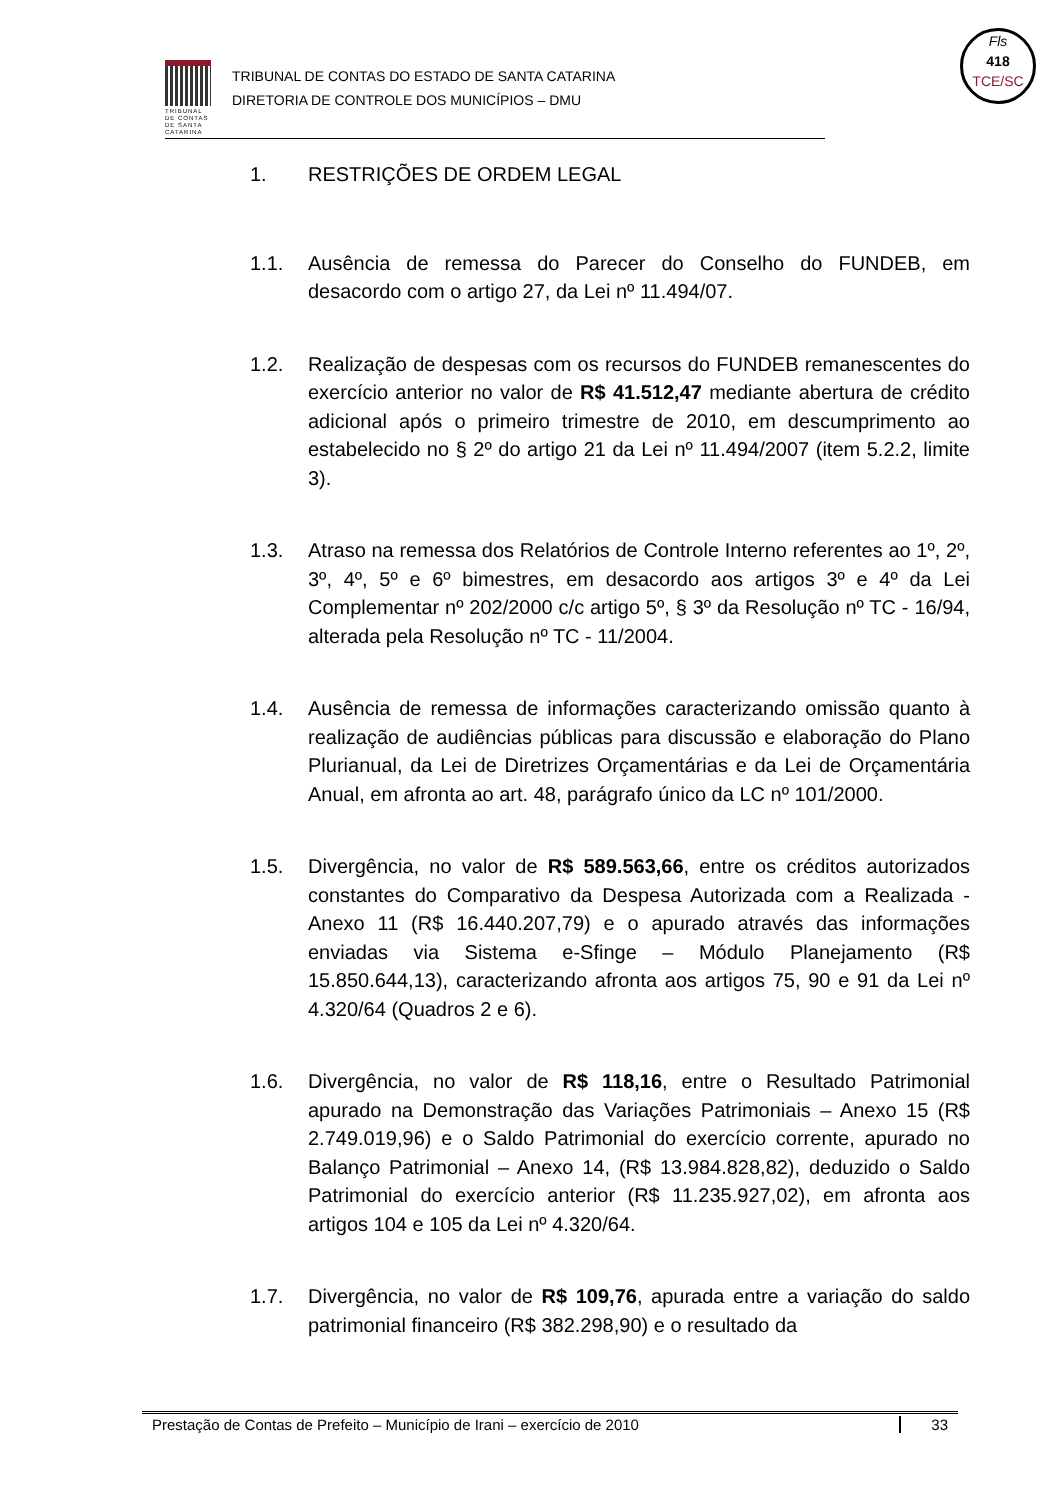TRIBUNAL DE CONTAS DE SANTA CATARINA
TRIBUNAL DE CONTAS DO ESTADO DE SANTA CATARINA
DIRETORIA DE CONTROLE DOS MUNICÍPIOS – DMU
Fls
418
TCE/SC
1. RESTRIÇÕES DE ORDEM LEGAL
1.1. Ausência de remessa do Parecer do Conselho do FUNDEB, em desacordo com o artigo 27, da Lei nº 11.494/07.
1.2. Realização de despesas com os recursos do FUNDEB remanescentes do exercício anterior no valor de R$ 41.512,47 mediante abertura de crédito adicional após o primeiro trimestre de 2010, em descumprimento ao estabelecido no § 2º do artigo 21 da Lei nº 11.494/2007 (item 5.2.2, limite 3).
1.3. Atraso na remessa dos Relatórios de Controle Interno referentes ao 1º, 2º, 3º, 4º, 5º e 6º bimestres, em desacordo aos artigos 3º e 4º da Lei Complementar nº 202/2000 c/c artigo 5º, § 3º da Resolução nº TC - 16/94, alterada pela Resolução nº TC - 11/2004.
1.4. Ausência de remessa de informações caracterizando omissão quanto à realização de audiências públicas para discussão e elaboração do Plano Plurianual, da Lei de Diretrizes Orçamentárias e da Lei de Orçamentária Anual, em afronta ao art. 48, parágrafo único da LC nº 101/2000.
1.5. Divergência, no valor de R$ 589.563,66, entre os créditos autorizados constantes do Comparativo da Despesa Autorizada com a Realizada - Anexo 11 (R$ 16.440.207,79) e o apurado através das informações enviadas via Sistema e-Sfinge – Módulo Planejamento (R$ 15.850.644,13), caracterizando afronta aos artigos 75, 90 e 91 da Lei nº 4.320/64 (Quadros 2 e 6).
1.6. Divergência, no valor de R$ 118,16, entre o Resultado Patrimonial apurado na Demonstração das Variações Patrimoniais – Anexo 15 (R$ 2.749.019,96) e o Saldo Patrimonial do exercício corrente, apurado no Balanço Patrimonial – Anexo 14, (R$ 13.984.828,82), deduzido o Saldo Patrimonial do exercício anterior (R$ 11.235.927,02), em afronta aos artigos 104 e 105 da Lei nº 4.320/64.
1.7. Divergência, no valor de R$ 109,76, apurada entre a variação do saldo patrimonial financeiro (R$ 382.298,90) e o resultado da
Prestação de Contas de Prefeito – Município de Irani – exercício de 2010 33